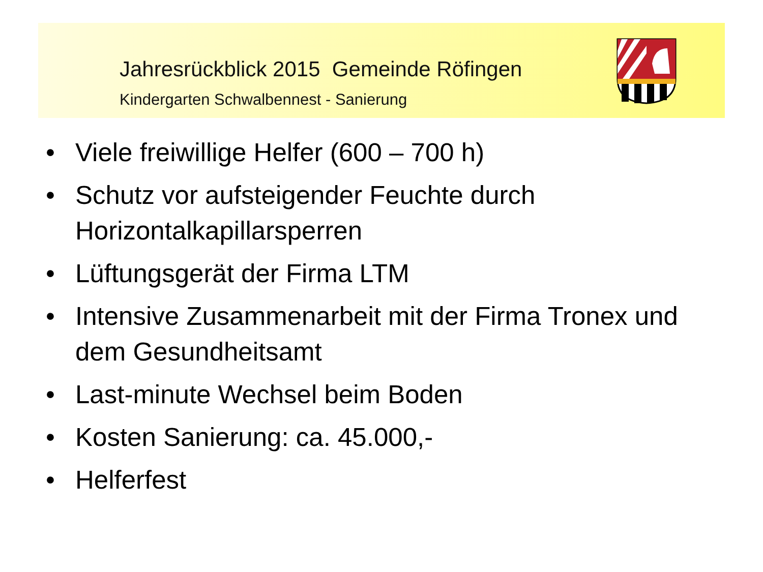Jahresrückblick 2015 Gemeinde Röfingen
Kindergarten Schwalbennest - Sanierung
• Viele freiwillige Helfer (600 – 700 h)
• Schutz vor aufsteigender Feuchte durch Horizontalkapillarsperren
• Lüftungsgerät der Firma LTM
• Intensive Zusammenarbeit mit der Firma Tronex und dem Gesundheitsamt
• Last-minute Wechsel beim Boden
• Kosten Sanierung: ca. 45.000,-
• Helferfest